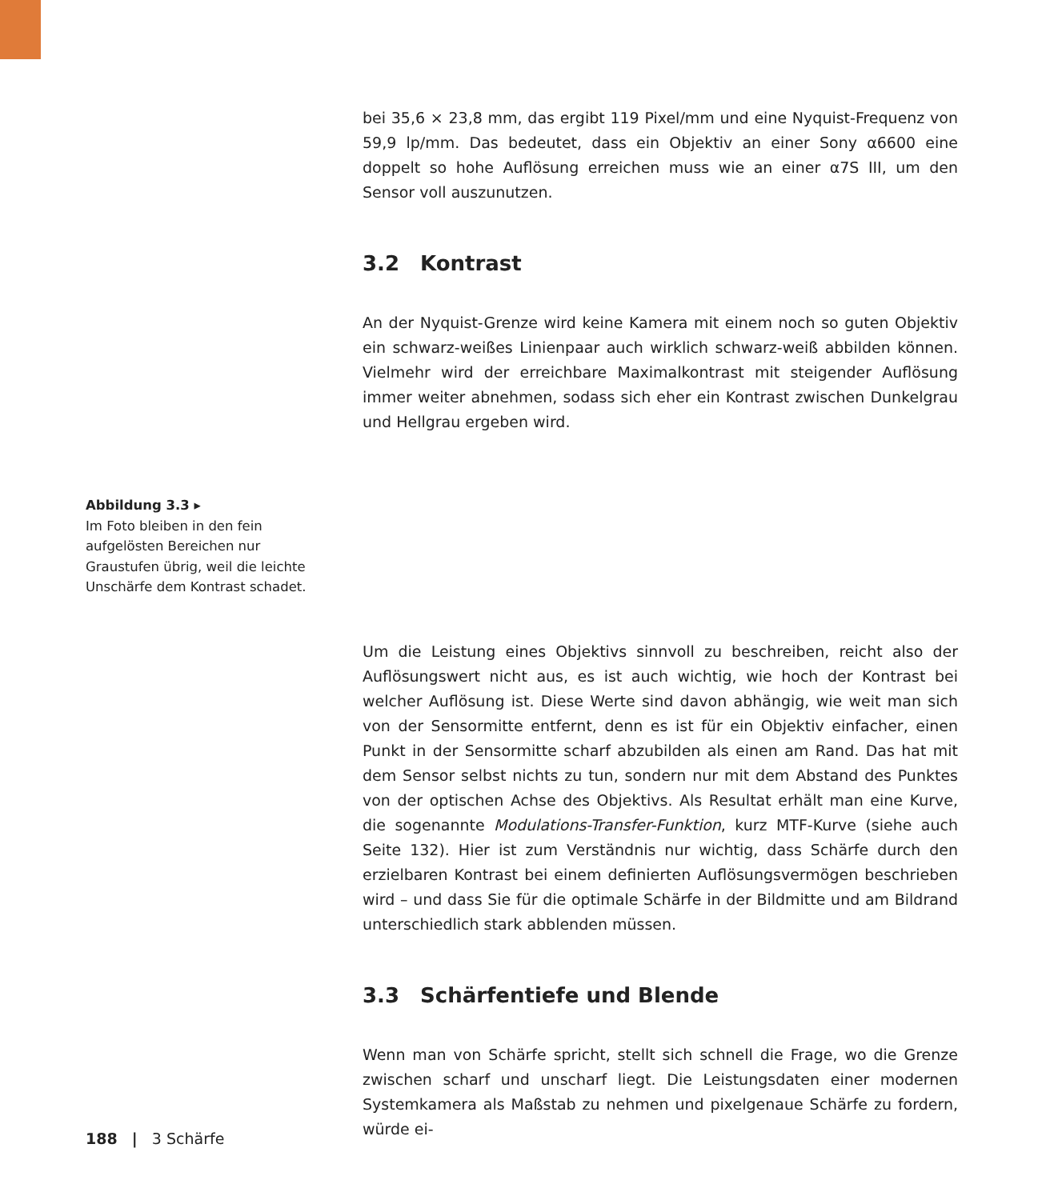bei 35,6 × 23,8 mm, das ergibt 119 Pixel/mm und eine Nyquist-Frequenz von 59,9 lp/mm. Das bedeutet, dass ein Objektiv an einer Sony α6600 eine doppelt so hohe Auflösung erreichen muss wie an einer α7S III, um den Sensor voll auszunutzen.
3.2 Kontrast
An der Nyquist-Grenze wird keine Kamera mit einem noch so guten Objektiv ein schwarz-weißes Linienpaar auch wirklich schwarz-weiß abbilden können. Vielmehr wird der erreichbare Maximalkontrast mit steigender Auflösung immer weiter abnehmen, sodass sich eher ein Kontrast zwischen Dunkelgrau und Hellgrau ergeben wird.
Abbildung 3.3 ▸
Im Foto bleiben in den fein aufgelösten Bereichen nur Graustufen übrig, weil die leichte Unschärfe dem Kontrast schadet.
Um die Leistung eines Objektivs sinnvoll zu beschreiben, reicht also der Auflösungswert nicht aus, es ist auch wichtig, wie hoch der Kontrast bei welcher Auflösung ist. Diese Werte sind davon abhängig, wie weit man sich von der Sensormitte entfernt, denn es ist für ein Objektiv einfacher, einen Punkt in der Sensormitte scharf abzubilden als einen am Rand. Das hat mit dem Sensor selbst nichts zu tun, sondern nur mit dem Abstand des Punktes von der optischen Achse des Objektivs. Als Resultat erhält man eine Kurve, die sogenannte Modulations-Transfer-Funktion, kurz MTF-Kurve (siehe auch Seite 132). Hier ist zum Verständnis nur wichtig, dass Schärfe durch den erzielbaren Kontrast bei einem definierten Auflösungsvermögen beschrieben wird – und dass Sie für die optimale Schärfe in der Bildmitte und am Bildrand unterschiedlich stark abblenden müssen.
3.3 Schärfentiefe und Blende
Wenn man von Schärfe spricht, stellt sich schnell die Frage, wo die Grenze zwischen scharf und unscharf liegt. Die Leistungsdaten einer modernen Systemkamera als Maßstab zu nehmen und pixelgenaue Schärfe zu fordern, würde ei-
188 | 3 Schärfe